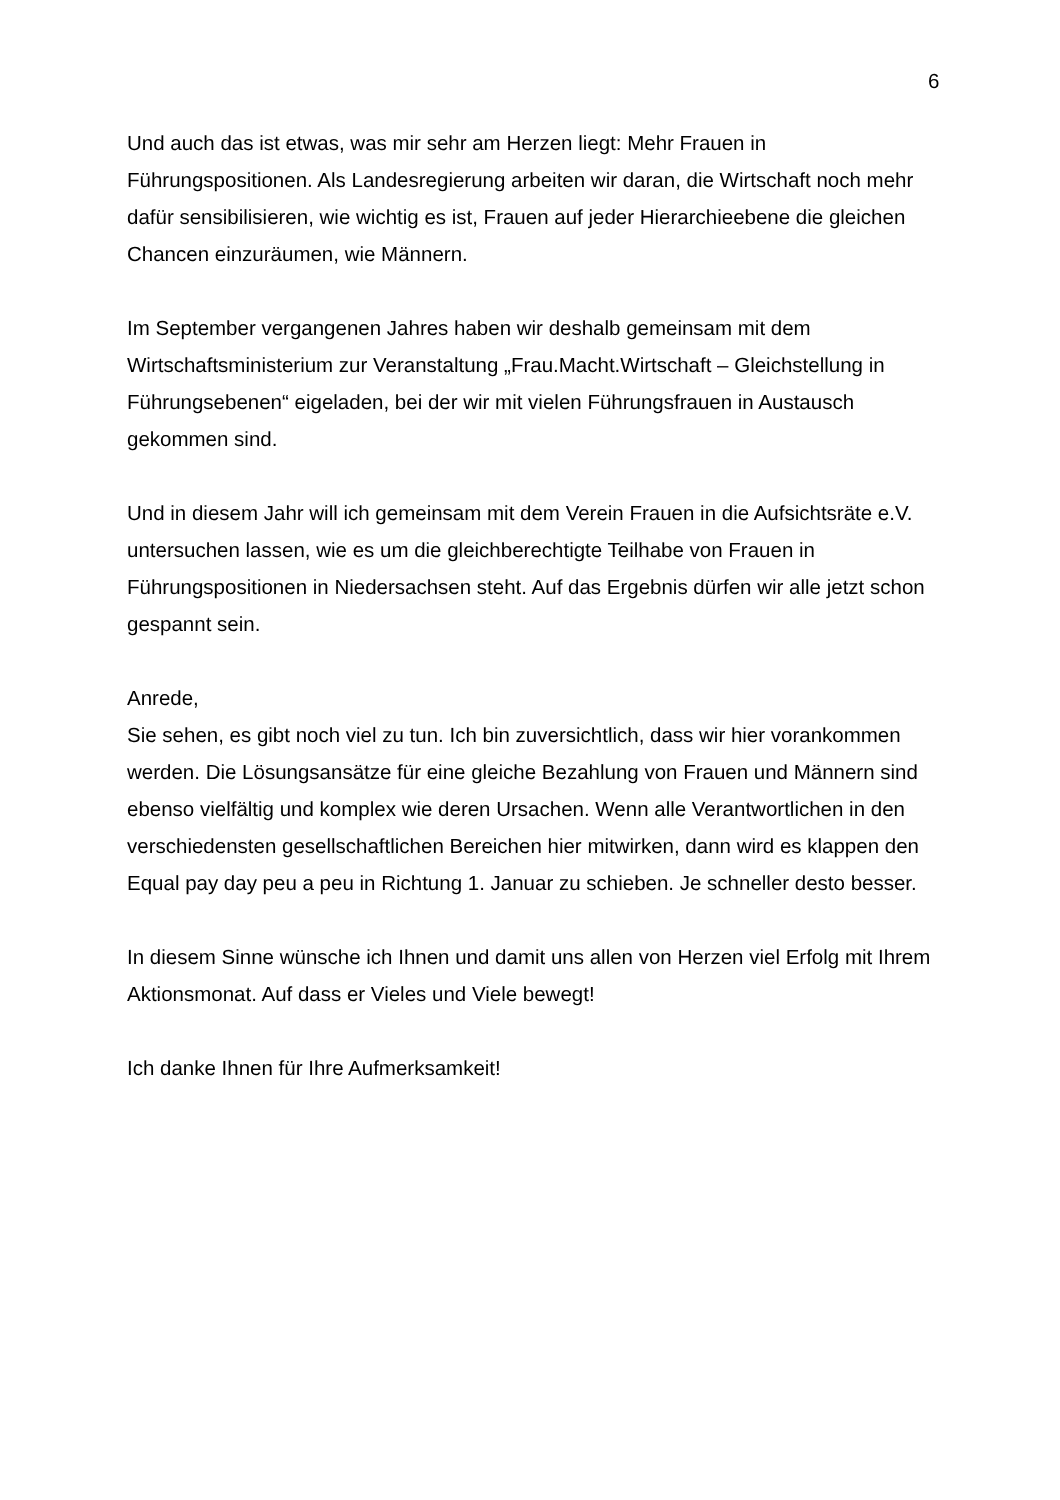6
Und auch das ist etwas, was mir sehr am Herzen liegt: Mehr Frauen in Führungspositionen. Als Landesregierung arbeiten wir daran, die Wirtschaft noch mehr dafür sensibilisieren, wie wichtig es ist, Frauen auf jeder Hierarchieebene die gleichen Chancen einzuräumen, wie Männern.
Im September vergangenen Jahres haben wir deshalb gemeinsam mit dem Wirtschaftsministerium zur Veranstaltung „Frau.Macht.Wirtschaft – Gleichstellung in Führungsebenen“ eigeladen, bei der wir mit vielen Führungsfrauen in Austausch gekommen sind.
Und in diesem Jahr will ich gemeinsam mit dem Verein Frauen in die Aufsichtsräte e.V. untersuchen lassen, wie es um die gleichberechtigte Teilhabe von Frauen in Führungspositionen in Niedersachsen steht. Auf das Ergebnis dürfen wir alle jetzt schon gespannt sein.
Anrede,
Sie sehen, es gibt noch viel zu tun. Ich bin zuversichtlich, dass wir hier vorankommen werden. Die Lösungsansätze für eine gleiche Bezahlung von Frauen und Männern sind ebenso vielfältig und komplex wie deren Ursachen. Wenn alle Verantwortlichen in den verschiedensten gesellschaftlichen Bereichen hier mitwirken, dann wird es klappen den Equal pay day peu a peu in Richtung 1. Januar zu schieben. Je schneller desto besser.
In diesem Sinne wünsche ich Ihnen und damit uns allen von Herzen viel Erfolg mit Ihrem Aktionsmonat. Auf dass er Vieles und Viele bewegt!
Ich danke Ihnen für Ihre Aufmerksamkeit!